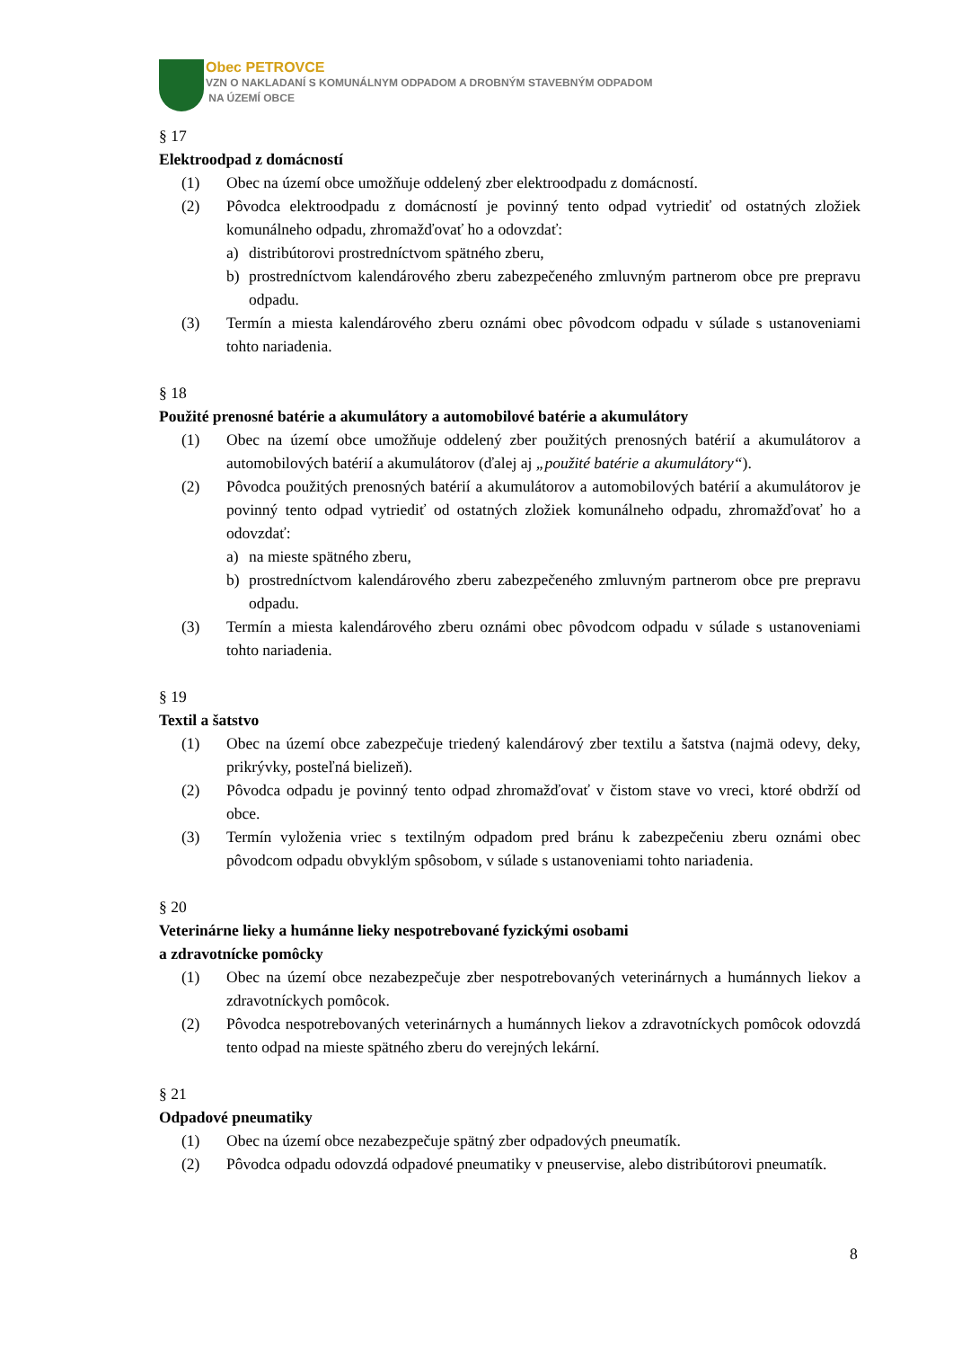Obec PETROVCE
VZN O NAKLADANÍ S KOMUNÁLNYM ODPADOM A DROBNÝM STAVEBNÝM ODPADOM
NA ÚZEMÍ OBCE
§ 17
Elektroodpad z domácností
(1) Obec na území obce umožňuje oddelený zber elektroodpadu z domácností.
(2) Pôvodca elektroodpadu z domácností je povinný tento odpad vytriediť od ostatných zložiek komunálneho odpadu, zhromažďovať ho a odovzdať:
a) distribútorovi prostredníctvom spätného zberu,
b) prostredníctvom kalendárového zberu zabezpečeného zmluvným partnerom obce pre prepravu odpadu.
(3) Termín a miesta kalendárového zberu oznámi obec pôvodcom odpadu v súlade s ustanoveniami tohto nariadenia.
§ 18
Použité prenosné batérie a akumulátory a automobilové batérie a akumulátory
(1) Obec na území obce umožňuje oddelený zber použitých prenosných batérií a akumulátorov a automobilových batérií a akumulátorov (ďalej aj „použité batérie a akumulátory“).
(2) Pôvodca použitých prenosných batérií a akumulátorov a automobilových batérií a akumulátorov je povinný tento odpad vytriediť od ostatných zložiek komunálneho odpadu, zhromažďovať ho a odovzdať:
a) na mieste spätného zberu,
b) prostredníctvom kalendárového zberu zabezpečeného zmluvným partnerom obce pre prepravu odpadu.
(3) Termín a miesta kalendárového zberu oznámi obec pôvodcom odpadu v súlade s ustanoveniami tohto nariadenia.
§ 19
Textil a šatstvo
(1) Obec na území obce zabezpečuje triedený kalendárový zber textilu a šatstva (najmä odevy, deky, prikrývky, posteľná bielizeň).
(2) Pôvodca odpadu je povinný tento odpad zhromažďovať v čistom stave vo vreci, ktoré obdrží od obce.
(3) Termín vyloženia vriec s textilným odpadom pred bránu k zabezpečeniu zberu oznámi obec pôvodcom odpadu obvyklým spôsobom, v súlade s ustanoveniami tohto nariadenia.
§ 20
Veterinárne lieky a humánne lieky nespotrebované fyzickými osobami
a zdravotnícke pomôcky
(1) Obec na území obce nezabezpečuje zber nespotrebovaných veterinárnych a humánnych liekov a zdravotníckych pomôcok.
(2) Pôvodca nespotrebovaných veterinárnych a humánnych liekov a zdravotníckych pomôcok odovzdá tento odpad na mieste spätného zberu do verejných lekární.
§ 21
Odpadové pneumatiky
(1) Obec na území obce nezabezpečuje spätný zber odpadových pneumatík.
(2) Pôvodca odpadu odovzdá odpadové pneumatiky v pneuservise, alebo distribútorovi pneumatík.
8